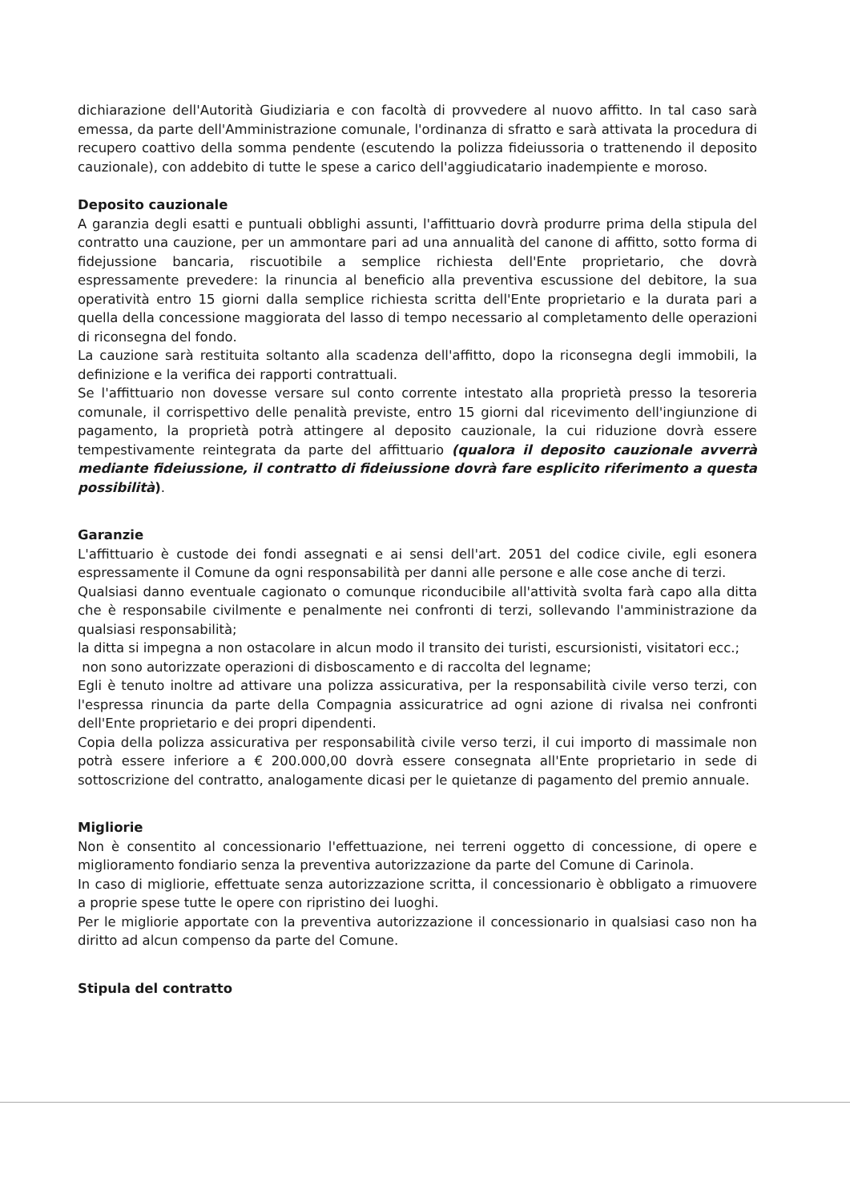dichiarazione dell'Autorità Giudiziaria e con facoltà di provvedere al nuovo affitto. In tal caso sarà emessa, da parte dell'Amministrazione comunale, l'ordinanza di sfratto e sarà attivata la procedura di recupero coattivo della somma pendente (escutendo la polizza fideiussoria o trattenendo il deposito cauzionale), con addebito di tutte le spese a carico dell'aggiudicatario inadempiente e moroso.
Deposito cauzionale
A garanzia degli esatti e puntuali obblighi assunti, l'affittuario dovrà produrre prima della stipula del contratto una cauzione, per un ammontare pari ad una annualità del canone di affitto, sotto forma di fidejussione bancaria, riscuotibile a semplice richiesta dell'Ente proprietario, che dovrà espressamente prevedere: la rinuncia al beneficio alla preventiva escussione del debitore, la sua operatività entro 15 giorni dalla semplice richiesta scritta dell'Ente proprietario e la durata pari a quella della concessione maggiorata del lasso di tempo necessario al completamento delle operazioni di riconsegna del fondo.
La cauzione sarà restituita soltanto alla scadenza dell'affitto, dopo la riconsegna degli immobili, la definizione e la verifica dei rapporti contrattuali.
Se l'affittuario non dovesse versare sul conto corrente intestato alla proprietà presso la tesoreria comunale, il corrispettivo delle penalità previste, entro 15 giorni dal ricevimento dell'ingiunzione di pagamento, la proprietà potrà attingere al deposito cauzionale, la cui riduzione dovrà essere tempestivamente reintegrata da parte del affittuario (qualora il deposito cauzionale avverrà mediante fideiussione, il contratto di fideiussione dovrà fare esplicito riferimento a questa possibilità).
Garanzie
L'affittuario è custode dei fondi assegnati e ai sensi dell'art. 2051 del codice civile, egli esonera espressamente il Comune da ogni responsabilità per danni alle persone e alle cose anche di terzi.
Qualsiasi danno eventuale cagionato o comunque riconducibile all'attività svolta farà capo alla ditta che è responsabile civilmente e penalmente nei confronti di terzi, sollevando l'amministrazione da qualsiasi responsabilità;
la ditta si impegna a non ostacolare in alcun modo il transito dei turisti, escursionisti, visitatori ecc.;
non sono autorizzate operazioni di disboscamento e di raccolta del legname;
Egli è tenuto inoltre ad attivare una polizza assicurativa, per la responsabilità civile verso terzi, con l'espressa rinuncia da parte della Compagnia assicuratrice ad ogni azione di rivalsa nei confronti dell'Ente proprietario e dei propri dipendenti.
Copia della polizza assicurativa per responsabilità civile verso terzi, il cui importo di massimale non potrà essere inferiore a € 200.000,00 dovrà essere consegnata all'Ente proprietario in sede di sottoscrizione del contratto, analogamente dicasi per le quietanze di pagamento del premio annuale.
Migliorie
Non è consentito al concessionario l'effettuazione, nei terreni oggetto di concessione, di opere e miglioramento fondiario senza la preventiva autorizzazione da parte del Comune di Carinola.
In caso di migliorie, effettuate senza autorizzazione scritta, il concessionario è obbligato a rimuovere a proprie spese tutte le opere con ripristino dei luoghi.
Per le migliorie apportate con la preventiva autorizzazione il concessionario in qualsiasi caso non ha diritto ad alcun compenso da parte del Comune.
Stipula del contratto